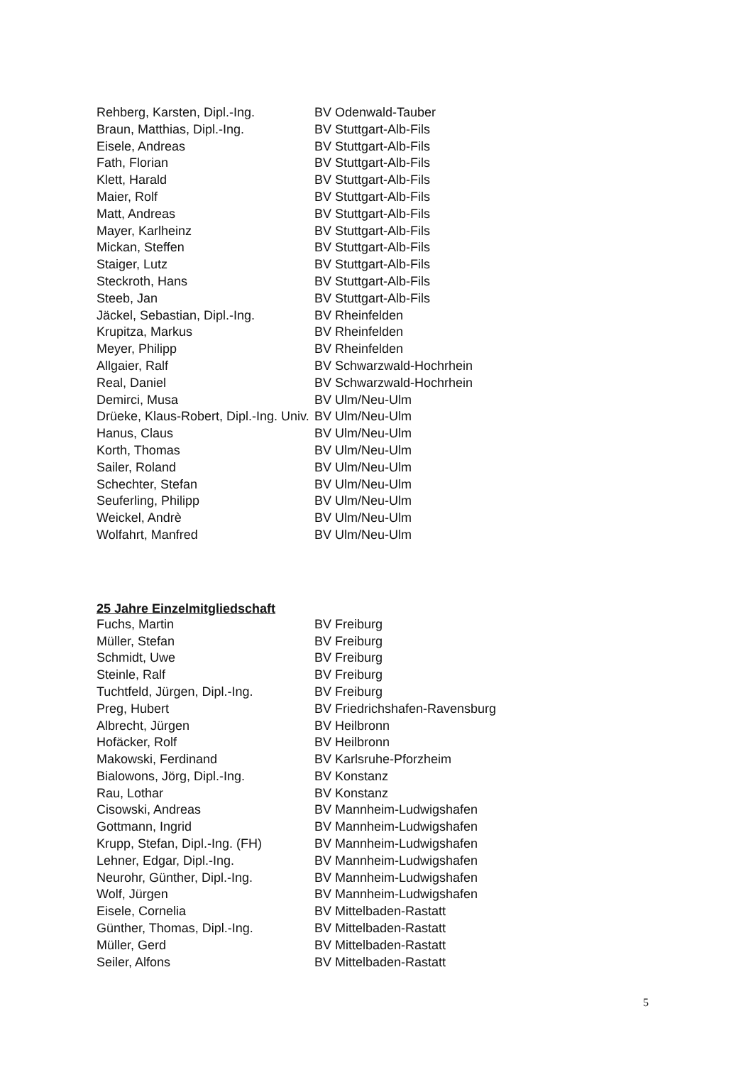| Rehberg, Karsten, Dipl.-Ing. | BV Odenwald-Tauber |
| Braun, Matthias, Dipl.-Ing. | BV Stuttgart-Alb-Fils |
| Eisele, Andreas | BV Stuttgart-Alb-Fils |
| Fath, Florian | BV Stuttgart-Alb-Fils |
| Klett, Harald | BV Stuttgart-Alb-Fils |
| Maier, Rolf | BV Stuttgart-Alb-Fils |
| Matt, Andreas | BV Stuttgart-Alb-Fils |
| Mayer, Karlheinz | BV Stuttgart-Alb-Fils |
| Mickan, Steffen | BV Stuttgart-Alb-Fils |
| Staiger, Lutz | BV Stuttgart-Alb-Fils |
| Steckroth, Hans | BV Stuttgart-Alb-Fils |
| Steeb, Jan | BV Stuttgart-Alb-Fils |
| Jäckel, Sebastian, Dipl.-Ing. | BV Rheinfelden |
| Krupitza, Markus | BV Rheinfelden |
| Meyer, Philipp | BV Rheinfelden |
| Allgaier, Ralf | BV Schwarzwald-Hochrhein |
| Real, Daniel | BV Schwarzwald-Hochrhein |
| Demirci, Musa | BV Ulm/Neu-Ulm |
| Drüeke, Klaus-Robert, Dipl.-Ing. Univ. | BV Ulm/Neu-Ulm |
| Hanus, Claus | BV Ulm/Neu-Ulm |
| Korth, Thomas | BV Ulm/Neu-Ulm |
| Sailer, Roland | BV Ulm/Neu-Ulm |
| Schechter, Stefan | BV Ulm/Neu-Ulm |
| Seuferling, Philipp | BV Ulm/Neu-Ulm |
| Weickel, Andrè | BV Ulm/Neu-Ulm |
| Wolfahrt, Manfred | BV Ulm/Neu-Ulm |
25 Jahre Einzelmitgliedschaft
| Fuchs, Martin | BV Freiburg |
| Müller, Stefan | BV Freiburg |
| Schmidt, Uwe | BV Freiburg |
| Steinle, Ralf | BV Freiburg |
| Tuchtfeld, Jürgen, Dipl.-Ing. | BV Freiburg |
| Preg, Hubert | BV Friedrichshafen-Ravensburg |
| Albrecht, Jürgen | BV Heilbronn |
| Hofäcker, Rolf | BV Heilbronn |
| Makowski, Ferdinand | BV Karlsruhe-Pforzheim |
| Bialowons, Jörg, Dipl.-Ing. | BV Konstanz |
| Rau, Lothar | BV Konstanz |
| Cisowski, Andreas | BV Mannheim-Ludwigshafen |
| Gottmann, Ingrid | BV Mannheim-Ludwigshafen |
| Krupp, Stefan, Dipl.-Ing. (FH) | BV Mannheim-Ludwigshafen |
| Lehner, Edgar, Dipl.-Ing. | BV Mannheim-Ludwigshafen |
| Neurohr, Günther, Dipl.-Ing. | BV Mannheim-Ludwigshafen |
| Wolf, Jürgen | BV Mannheim-Ludwigshafen |
| Eisele, Cornelia | BV Mittelbaden-Rastatt |
| Günther, Thomas, Dipl.-Ing. | BV Mittelbaden-Rastatt |
| Müller, Gerd | BV Mittelbaden-Rastatt |
| Seiler, Alfons | BV Mittelbaden-Rastatt |
5